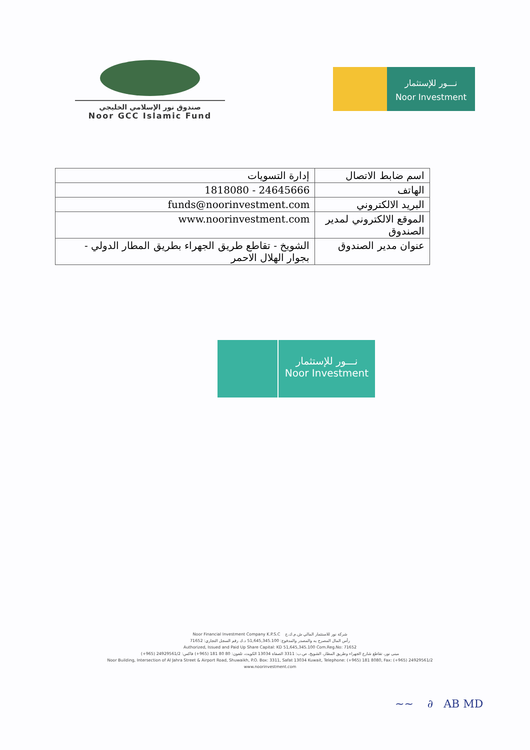صندوق نور الإسلامي الخليجي
Noor GCC Islamic Fund
نـــور للإستثمار
Noor Investment
| اسم ضابط الاتصال | إدارة التسويات |
| الهاتف | 24645666 - 1818080 |
| البريد الالكتروني | funds@noorinvestment.com |
| الموقع الالكتروني لمدير الصندوق | www.noorinvestment.com |
| عنوان مدير الصندوق | الشويخ - تقاطع طريق الجهراء بطريق المطار الدولي - بجوار الهلال الاحمر |
نـــور للإستثمار
Noor Investment
Noor Financial Investment Company K.P.S.C شركة نور للاستثمار المالي ش.م.ك.ع
رأس المال المصرح به والمصدر والمدفوع: 51,645,345.100 د.ك رقم السجل التجاري: 71652
Authorized, Issued and Paid Up Share Capital: KD 51,645,345.100 Com.Reg.No: 71652
مبنى نور، تقاطع شارع الجهراء وطريق المطار، الشويخ، ص.ب: 3311 الصفاة 13034 الكويت، تلفون: 80 80 181 (965+) فاكس: 24929561/2 (965+)
Noor Building, Intersection of Al Jahra Street & Airport Road, Shuwaikh, P.O. Box: 3311, Safat 13034 Kuwait, Telephone: (+965) 181 8080, Fax: (+965) 24929561/2
www.noorinvestment.com
~~ ∂ AB MD